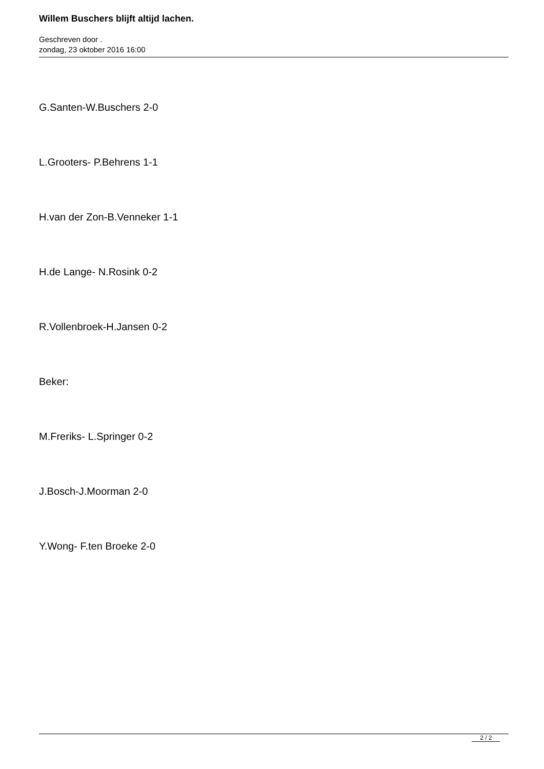Willem Buschers blijft altijd lachen.
Geschreven door .
zondag, 23 oktober 2016 16:00
G.Santen-W.Buschers 2-0
L.Grooters- P.Behrens 1-1
H.van der Zon-B.Venneker 1-1
H.de Lange- N.Rosink 0-2
R.Vollenbroek-H.Jansen 0-2
Beker:
M.Freriks- L.Springer 0-2
J.Bosch-J.Moorman 2-0
Y.Wong- F.ten Broeke 2-0
2 / 2